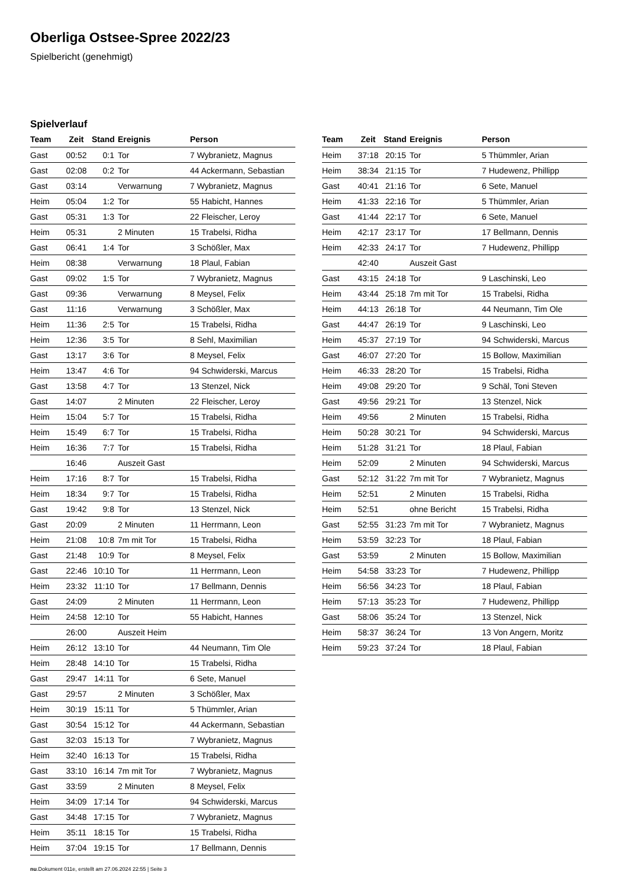Oberliga Ostsee-Spree 2022/23
Spielbericht (genehmigt)
Spielverlauf
| Team | Zeit | Stand | Ereignis | Person |
| --- | --- | --- | --- | --- |
| Gast | 00:52 | 0:1 | Tor | 7 Wybranietz, Magnus |
| Gast | 02:08 | 0:2 | Tor | 44 Ackermann, Sebastian |
| Gast | 03:14 | | Verwarnung | 7 Wybranietz, Magnus |
| Heim | 05:04 | 1:2 | Tor | 55 Habicht, Hannes |
| Gast | 05:31 | 1:3 | Tor | 22 Fleischer, Leroy |
| Heim | 05:31 | | 2 Minuten | 15 Trabelsi, Ridha |
| Gast | 06:41 | 1:4 | Tor | 3 Schößler, Max |
| Heim | 08:38 | | Verwarnung | 18 Plaul, Fabian |
| Gast | 09:02 | 1:5 | Tor | 7 Wybranietz, Magnus |
| Gast | 09:36 | | Verwarnung | 8 Meysel, Felix |
| Gast | 11:16 | | Verwarnung | 3 Schößler, Max |
| Heim | 11:36 | 2:5 | Tor | 15 Trabelsi, Ridha |
| Heim | 12:36 | 3:5 | Tor | 8 Sehl, Maximilian |
| Gast | 13:17 | 3:6 | Tor | 8 Meysel, Felix |
| Heim | 13:47 | 4:6 | Tor | 94 Schwiderski, Marcus |
| Gast | 13:58 | 4:7 | Tor | 13 Stenzel, Nick |
| Gast | 14:07 | | 2 Minuten | 22 Fleischer, Leroy |
| Heim | 15:04 | 5:7 | Tor | 15 Trabelsi, Ridha |
| Heim | 15:49 | 6:7 | Tor | 15 Trabelsi, Ridha |
| Heim | 16:36 | 7:7 | Tor | 15 Trabelsi, Ridha |
| | 16:46 | | Auszeit Gast | |
| Heim | 17:16 | 8:7 | Tor | 15 Trabelsi, Ridha |
| Heim | 18:34 | 9:7 | Tor | 15 Trabelsi, Ridha |
| Gast | 19:42 | 9:8 | Tor | 13 Stenzel, Nick |
| Gast | 20:09 | | 2 Minuten | 11 Herrmann, Leon |
| Heim | 21:08 | 10:8 | 7m mit Tor | 15 Trabelsi, Ridha |
| Gast | 21:48 | 10:9 | Tor | 8 Meysel, Felix |
| Gast | 22:46 | 10:10 | Tor | 11 Herrmann, Leon |
| Heim | 23:32 | 11:10 | Tor | 17 Bellmann, Dennis |
| Gast | 24:09 | | 2 Minuten | 11 Herrmann, Leon |
| Heim | 24:58 | 12:10 | Tor | 55 Habicht, Hannes |
| | 26:00 | | Auszeit Heim | |
| Heim | 26:12 | 13:10 | Tor | 44 Neumann, Tim Ole |
| Heim | 28:48 | 14:10 | Tor | 15 Trabelsi, Ridha |
| Gast | 29:47 | 14:11 | Tor | 6 Sete, Manuel |
| Gast | 29:57 | | 2 Minuten | 3 Schößler, Max |
| Heim | 30:19 | 15:11 | Tor | 5 Thümmler, Arian |
| Gast | 30:54 | 15:12 | Tor | 44 Ackermann, Sebastian |
| Gast | 32:03 | 15:13 | Tor | 7 Wybranietz, Magnus |
| Heim | 32:40 | 16:13 | Tor | 15 Trabelsi, Ridha |
| Gast | 33:10 | 16:14 | 7m mit Tor | 7 Wybranietz, Magnus |
| Gast | 33:59 | | 2 Minuten | 8 Meysel, Felix |
| Heim | 34:09 | 17:14 | Tor | 94 Schwiderski, Marcus |
| Gast | 34:48 | 17:15 | Tor | 7 Wybranietz, Magnus |
| Heim | 35:11 | 18:15 | Tor | 15 Trabelsi, Ridha |
| Heim | 37:04 | 19:15 | Tor | 17 Bellmann, Dennis |
| Team | Zeit | Stand | Ereignis | Person |
| --- | --- | --- | --- | --- |
| Heim | 37:18 | 20:15 | Tor | 5 Thümmler, Arian |
| Heim | 38:34 | 21:15 | Tor | 7 Hudewenz, Phillipp |
| Gast | 40:41 | 21:16 | Tor | 6 Sete, Manuel |
| Heim | 41:33 | 22:16 | Tor | 5 Thümmler, Arian |
| Gast | 41:44 | 22:17 | Tor | 6 Sete, Manuel |
| Heim | 42:17 | 23:17 | Tor | 17 Bellmann, Dennis |
| Heim | 42:33 | 24:17 | Tor | 7 Hudewenz, Phillipp |
| | 42:40 | | Auszeit Gast | |
| Gast | 43:15 | 24:18 | Tor | 9 Laschinski, Leo |
| Heim | 43:44 | 25:18 | 7m mit Tor | 15 Trabelsi, Ridha |
| Heim | 44:13 | 26:18 | Tor | 44 Neumann, Tim Ole |
| Gast | 44:47 | 26:19 | Tor | 9 Laschinski, Leo |
| Heim | 45:37 | 27:19 | Tor | 94 Schwiderski, Marcus |
| Gast | 46:07 | 27:20 | Tor | 15 Bollow, Maximilian |
| Heim | 46:33 | 28:20 | Tor | 15 Trabelsi, Ridha |
| Heim | 49:08 | 29:20 | Tor | 9 Schäl, Toni Steven |
| Gast | 49:56 | 29:21 | Tor | 13 Stenzel, Nick |
| Heim | 49:56 | | 2 Minuten | 15 Trabelsi, Ridha |
| Heim | 50:28 | 30:21 | Tor | 94 Schwiderski, Marcus |
| Heim | 51:28 | 31:21 | Tor | 18 Plaul, Fabian |
| Heim | 52:09 | | 2 Minuten | 94 Schwiderski, Marcus |
| Gast | 52:12 | 31:22 | 7m mit Tor | 7 Wybranietz, Magnus |
| Heim | 52:51 | | 2 Minuten | 15 Trabelsi, Ridha |
| Heim | 52:51 | | ohne Bericht | 15 Trabelsi, Ridha |
| Gast | 52:55 | 31:23 | 7m mit Tor | 7 Wybranietz, Magnus |
| Heim | 53:59 | 32:23 | Tor | 18 Plaul, Fabian |
| Gast | 53:59 | | 2 Minuten | 15 Bollow, Maximilian |
| Heim | 54:58 | 33:23 | Tor | 7 Hudewenz, Phillipp |
| Heim | 56:56 | 34:23 | Tor | 18 Plaul, Fabian |
| Heim | 57:13 | 35:23 | Tor | 7 Hudewenz, Phillipp |
| Gast | 58:06 | 35:24 | Tor | 13 Stenzel, Nick |
| Heim | 58:37 | 36:24 | Tor | 13 Von Angern, Moritz |
| Heim | 59:23 | 37:24 | Tor | 18 Plaul, Fabian |
nu.Dokument 011e, erstellt am 27.06.2024 22:55 | Seite 3